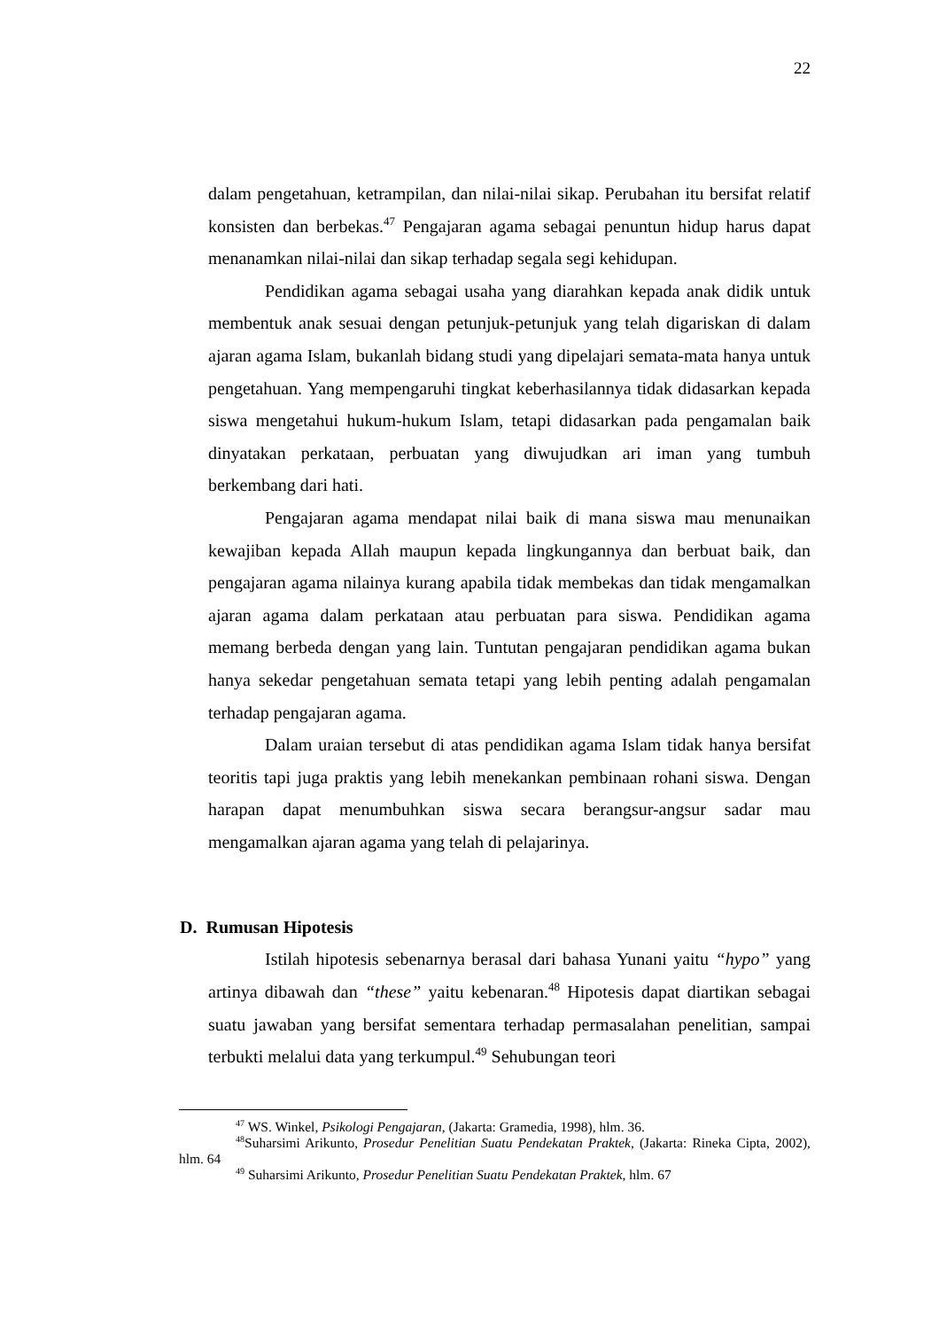22
dalam pengetahuan, ketrampilan, dan nilai-nilai sikap. Perubahan itu bersifat relatif konsisten dan berbekas.<sup>47</sup> Pengajaran agama sebagai penuntun hidup harus dapat menanamkan nilai-nilai dan sikap terhadap segala segi kehidupan.
Pendidikan agama sebagai usaha yang diarahkan kepada anak didik untuk membentuk anak sesuai dengan petunjuk-petunjuk yang telah digariskan di dalam ajaran agama Islam, bukanlah bidang studi yang dipelajari semata-mata hanya untuk pengetahuan. Yang mempengaruhi tingkat keberhasilannya tidak didasarkan kepada siswa mengetahui hukum-hukum Islam, tetapi didasarkan pada pengamalan baik dinyatakan perkataan, perbuatan yang diwujudkan ari iman yang tumbuh berkembang dari hati.
Pengajaran agama mendapat nilai baik di mana siswa mau menunaikan kewajiban kepada Allah maupun kepada lingkungannya dan berbuat baik, dan pengajaran agama nilainya kurang apabila tidak membekas dan tidak mengamalkan ajaran agama dalam perkataan atau perbuatan para siswa. Pendidikan agama memang berbeda dengan yang lain. Tuntutan pengajaran pendidikan agama bukan hanya sekedar pengetahuan semata tetapi yang lebih penting adalah pengamalan terhadap pengajaran agama.
Dalam uraian tersebut di atas pendidikan agama Islam tidak hanya bersifat teoritis tapi juga praktis yang lebih menekankan pembinaan rohani siswa. Dengan harapan dapat menumbuhkan siswa secara berangsur-angsur sadar mau mengamalkan ajaran agama yang telah di pelajarinya.
D. Rumusan Hipotesis
Istilah hipotesis sebenarnya berasal dari bahasa Yunani yaitu “hypo” yang artinya dibawah dan “these” yaitu kebenaran.<sup>48</sup> Hipotesis dapat diartikan sebagai suatu jawaban yang bersifat sementara terhadap permasalahan penelitian, sampai terbukti melalui data yang terkumpul.<sup>49</sup> Sehubungan teori
<sup>47</sup> WS. Winkel, Psikologi Pengajaran, (Jakarta: Gramedia, 1998), hlm. 36.
<sup>48</sup> Suharsimi Arikunto, Prosedur Penelitian Suatu Pendekatan Praktek, (Jakarta: Rineka Cipta, 2002), hlm. 64
<sup>49</sup> Suharsimi Arikunto, Prosedur Penelitian Suatu Pendekatan Praktek, hlm. 67